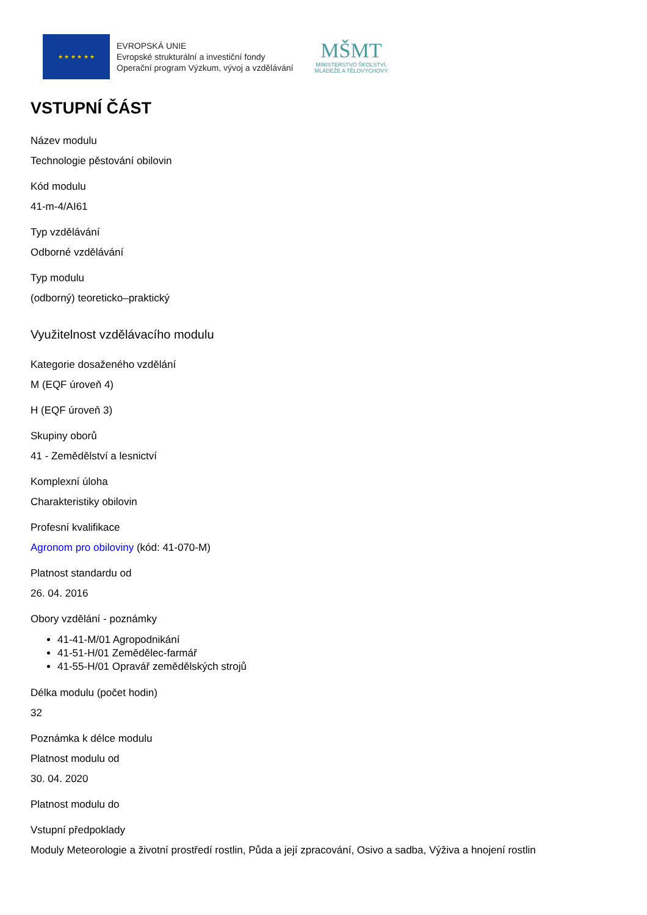★ ★ ★ ★ ★ ★
EVROPSKÁ UNIE
Evropské strukturální a investiční fondy
Operační program Výzkum, vývoj a vzdělávání
MŠMT
MINISTERSTVO ŠKOLSTVÍ,
MLÁDEŽE A TĚLOVÝCHOVY
VSTUPNÍ ČÁST
Název modulu
Technologie pěstování obilovin
Kód modulu
41-m-4/AI61
Typ vzdělávání
Odborné vzdělávání
Typ modulu
(odborný) teoreticko–praktický
Využitelnost vzdělávacího modulu
Kategorie dosaženého vzdělání
M (EQF úroveň 4)
H (EQF úroveň 3)
Skupiny oborů
41 - Zemědělství a lesnictví
Komplexní úloha
Charakteristiky obilovin
Profesní kvalifikace
Agronom pro obiloviny (kód: 41-070-M)
Platnost standardu od
26. 04. 2016
Obory vzdělání - poznámky
41-41-M/01 Agropodnikání
41-51-H/01 Zemědělec-farmář
41-55-H/01 Opravář zemědělských strojů
Délka modulu (počet hodin)
32
Poznámka k délce modulu
Platnost modulu od
30. 04. 2020
Platnost modulu do
Vstupní předpoklady
Moduly Meteorologie a životní prostředí rostlin, Půda a její zpracování, Osivo a sadba, Výživa a hnojení rostlin